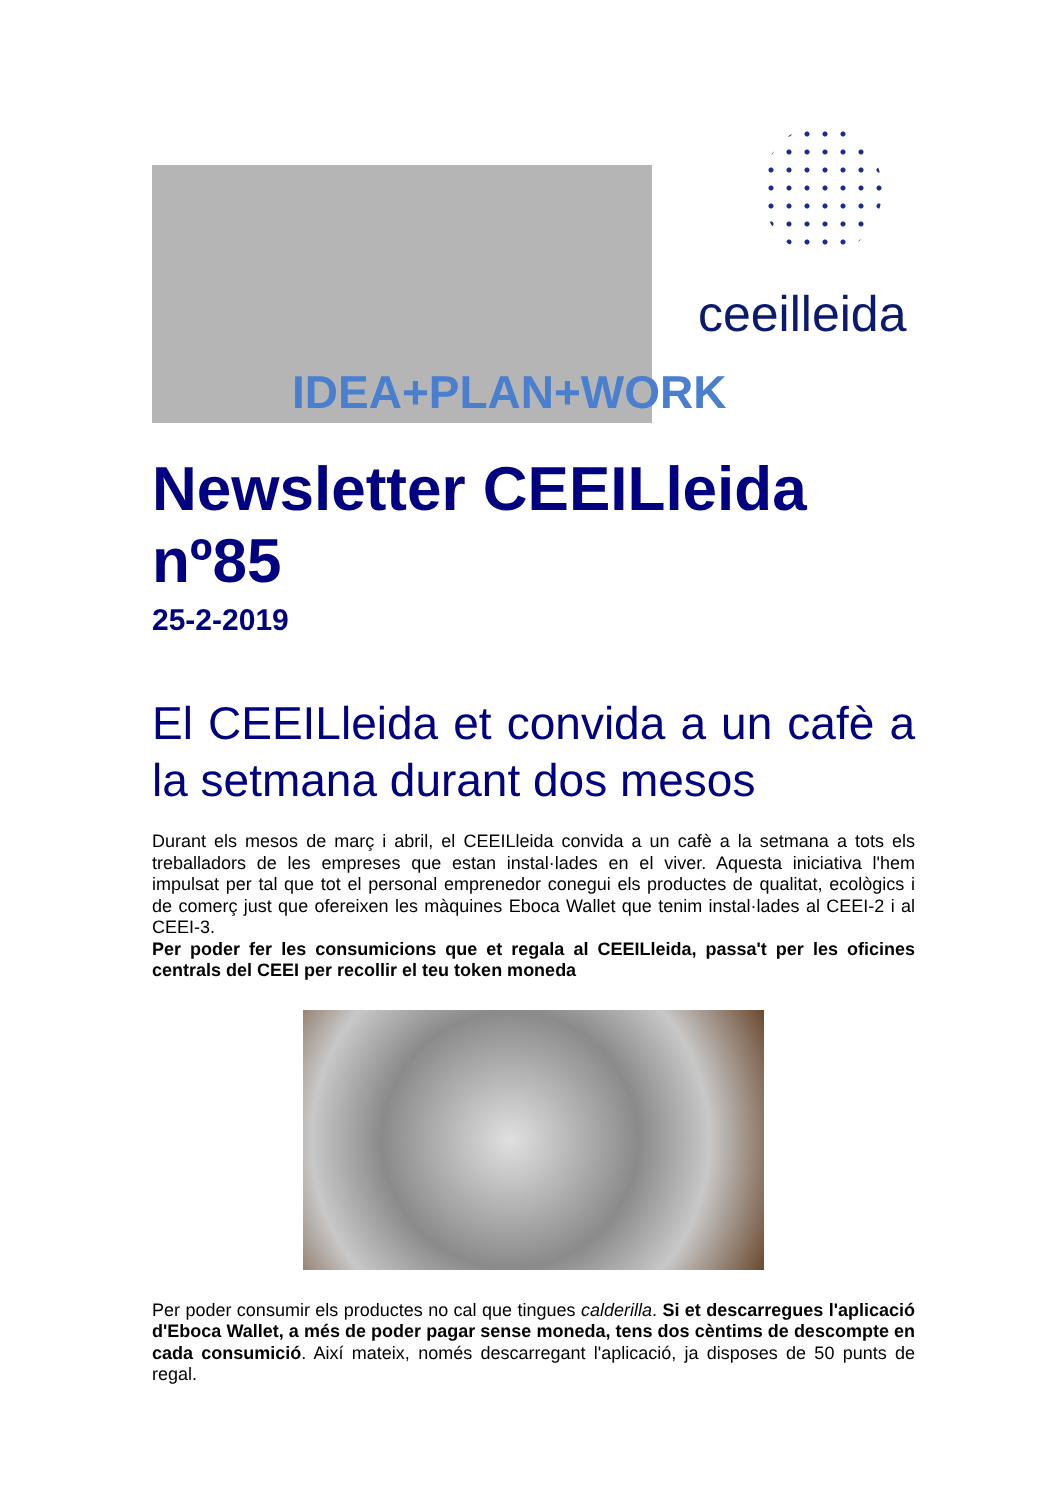IDEA+PLAN+WORK
ceeilleida
Newsletter CEEILleida nº85
25-2-2019
El CEEILleida et convida a un cafè a la setmana durant dos mesos
Durant els mesos de març i abril, el CEEILleida convida a un cafè a la setmana a tots els treballadors de les empreses que estan instal·lades en el viver. Aquesta iniciativa l'hem impulsat per tal que tot el personal emprenedor conegui els productes de qualitat, ecològics i de comerç just que ofereixen les màquines Eboca Wallet que tenim instal·lades al CEEI-2 i al CEEI-3.
Per poder fer les consumicions que et regala al CEEILleida, passa't per les oficines centrals del CEEI per recollir el teu token moneda
Per poder consumir els productes no cal que tingues calderilla. Si et descarregues l'aplicació d'Eboca Wallet, a més de poder pagar sense moneda, tens dos cèntims de descompte en cada consumició. Així mateix, només descarregant l'aplicació, ja disposes de 50 punts de regal.